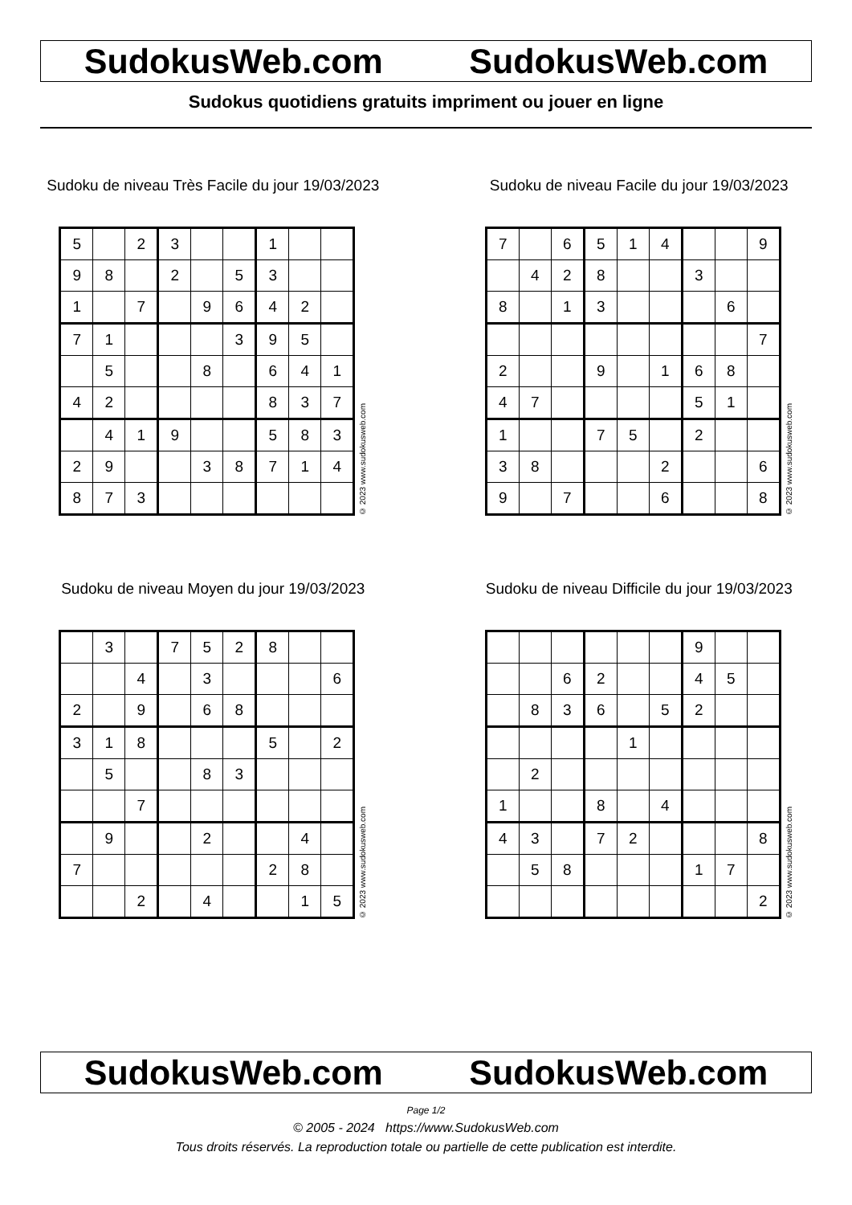SudokusWeb.com SudokusWeb.com
Sudokus quotidiens gratuits impriment ou jouer en ligne
Sudoku de niveau Très Facile du jour 19/03/2023
| 5 | | 2 | 3 | | | 1 | | |
| 9 | 8 | | 2 | | 5 | 3 | | |
| 1 | | 7 | | 9 | 6 | 4 | 2 | |
| 7 | 1 | | | | 3 | 9 | 5 | |
| | 5 | | | 8 | | 6 | 4 | 1 |
| 4 | 2 | | | | | 8 | 3 | 7 |
| | 4 | 1 | 9 | | | 5 | 8 | 3 |
| 2 | 9 | | | 3 | 8 | 7 | 1 | 4 |
| 8 | 7 | 3 | | | | | | |
© 2023 www.sudokusweb.com
Sudoku de niveau Facile du jour 19/03/2023
| 7 | | 6 | 5 | 1 | 4 | | | 9 |
| | 4 | 2 | 8 | | | 3 | | |
| 8 | | 1 | 3 | | | | 6 | |
| | | | | | | | | 7 |
| 2 | | | 9 | | 1 | 6 | 8 | |
| 4 | 7 | | | | | 5 | 1 | |
| 1 | | | 7 | 5 | | 2 | | |
| 3 | 8 | | | | 2 | | | 6 |
| 9 | | 7 | | | 6 | | | 8 |
© 2023 www.sudokusweb.com
Sudoku de niveau Moyen du jour 19/03/2023
| | 3 | | 7 | 5 | 2 | 8 | | |
| | | 4 | | 3 | | | | 6 |
| 2 | | 9 | | 6 | 8 | | | |
| 3 | 1 | 8 | | | | 5 | | 2 |
| | 5 | | | 8 | 3 | | | |
| | | 7 | | | | | | |
| | 9 | | | 2 | | | 4 | |
| 7 | | | | | | 2 | 8 | |
| | | 2 | | 4 | | | 1 | 5 |
© 2023 www.sudokusweb.com
Sudoku de niveau Difficile du jour 19/03/2023
| | | | | | | 9 | | |
| | | 6 | 2 | | | 4 | 5 | |
| | 8 | 3 | 6 | | 5 | 2 | | |
| | | | | 1 | | | | |
| | 2 | | | | | | | |
| 1 | | | 8 | | 4 | | | |
| 4 | 3 | | 7 | 2 | | | | 8 |
| | 5 | 8 | | | | 1 | 7 | |
| | | | | | | | | 2 |
© 2023 www.sudokusweb.com
SudokusWeb.com SudokusWeb.com
Page 1/2
© 2005 - 2024 https://www.SudokusWeb.com
Tous droits réservés. La reproduction totale ou partielle de cette publication est interdite.